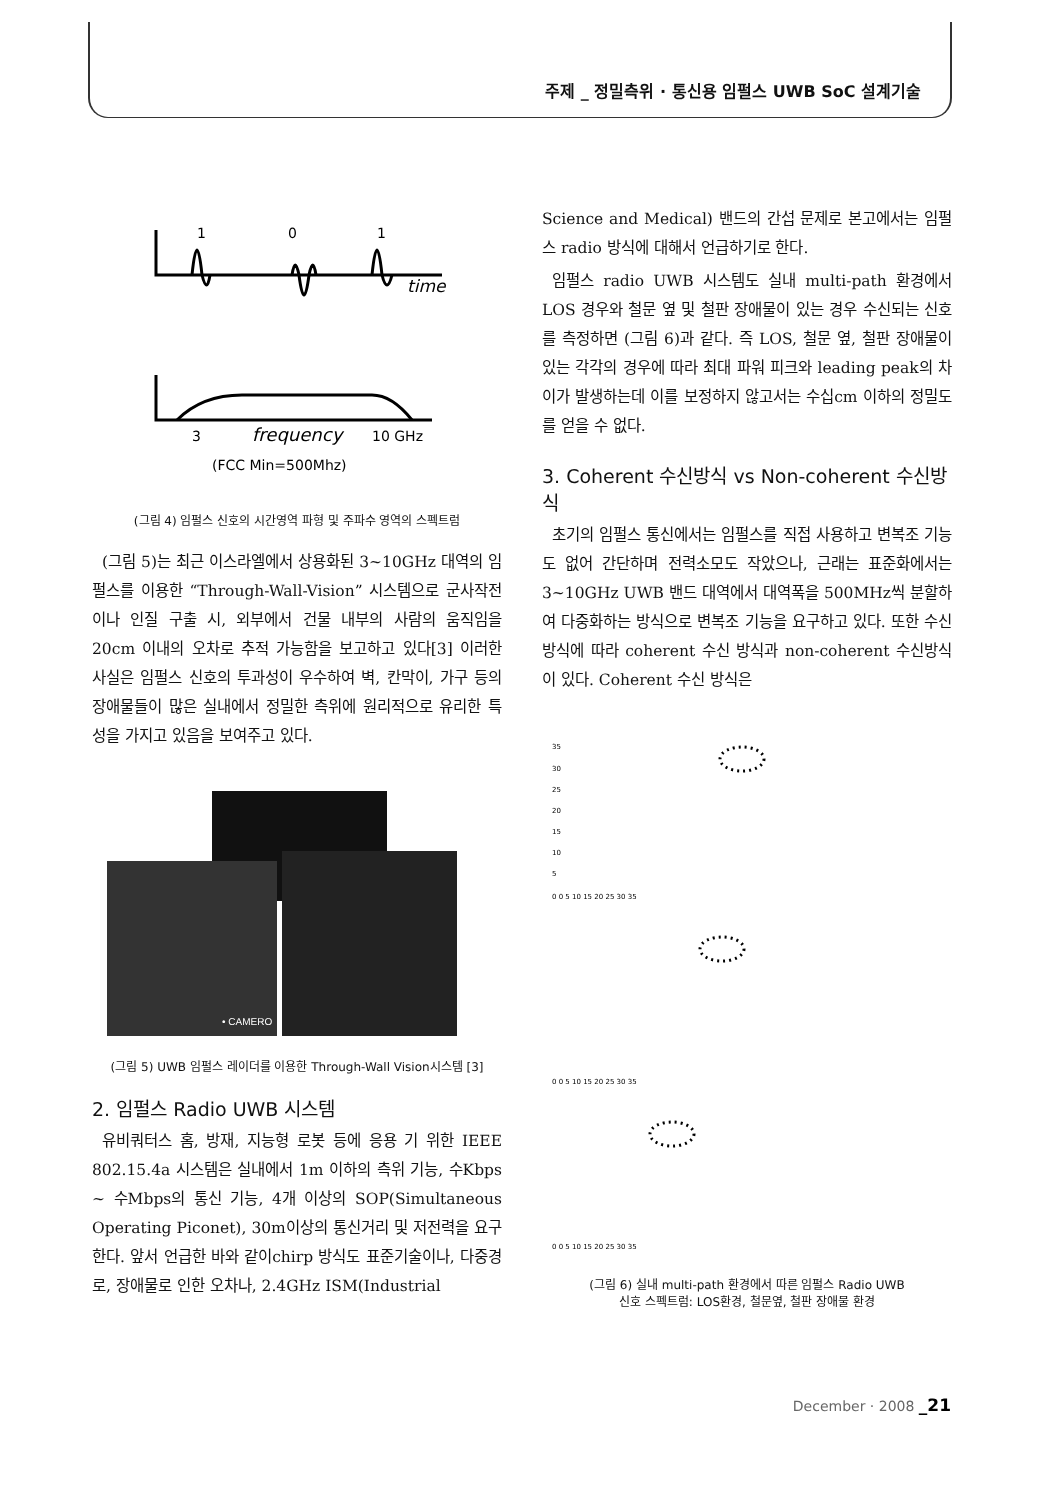주제 _ 정밀측위 · 통신용 임펄스 UWB SoC 설계기술
1
0
1
time
3
frequency
10 GHz
(FCC Min=500Mhz)
(그림 4) 임펄스 신호의 시간영역 파형 및 주파수 영역의 스펙트럼
(그림 5)는 최근 이스라엘에서 상용화된 3~10GHz 대역의 임펄스를 이용한 “Through-Wall-Vision” 시스템으로 군사작전이나 인질 구출 시, 외부에서 건물 내부의 사람의 움직임을 20cm 이내의 오차로 추적 가능함을 보고하고 있다[3] 이러한 사실은 임펄스 신호의 투과성이 우수하여 벽, 칸막이, 가구 등의 장애물들이 많은 실내에서 정밀한 측위에 원리적으로 유리한 특성을 가지고 있음을 보여주고 있다.
• CAMERO
(그림 5) UWB 임펄스 레이더를 이용한 Through-Wall Vision시스템 [3]
2. 임펄스 Radio UWB 시스템
유비쿼터스 홈, 방재, 지능형 로봇 등에 응용 기 위한 IEEE 802.15.4a 시스템은 실내에서 1m 이하의 측위 기능, 수Kbps ~ 수Mbps의 통신 기능, 4개 이상의 SOP(Simultaneous Operating Piconet), 30m이상의 통신거리 및 저전력을 요구한다. 앞서 언급한 바와 같이chirp 방식도 표준기술이나, 다중경로, 장애물로 인한 오차나, 2.4GHz ISM(Industrial
Science and Medical) 밴드의 간섭 문제로 본고에서는 임펄스 radio 방식에 대해서 언급하기로 한다.
임펄스 radio UWB 시스템도 실내 multi-path 환경에서 LOS 경우와 철문 옆 및 철판 장애물이 있는 경우 수신되는 신호를 측정하면 (그림 6)과 같다. 즉 LOS, 철문 옆, 철판 장애물이 있는 각각의 경우에 따라 최대 파워 피크와 leading peak의 차이가 발생하는데 이를 보정하지 않고서는 수십cm 이하의 정밀도를 얻을 수 없다.
3. Coherent 수신방식 vs Non-coherent 수신방식
초기의 임펄스 통신에서는 임펄스를 직접 사용하고 변복조 기능도 없어 간단하며 전력소모도 작았으나, 근래는 표준화에서는 3~10GHz UWB 밴드 대역에서 대역폭을 500MHz씩 분할하여 다중화하는 방식으로 변복조 기능을 요구하고 있다. 또한 수신 방식에 따라 coherent 수신 방식과 non-coherent 수신방식이 있다. Coherent 수신 방식은
35
30
25
20
15
10
5
0 0 5 10 15 20 25 30 35
0 0 5 10 15 20 25 30 35
0 0 5 10 15 20 25 30 35
(그림 6) 실내 multi-path 환경에서 따른 임펄스 Radio UWB
신호 스펙트럼: LOS환경, 철문옆, 철판 장애물 환경
December · 2008 _21